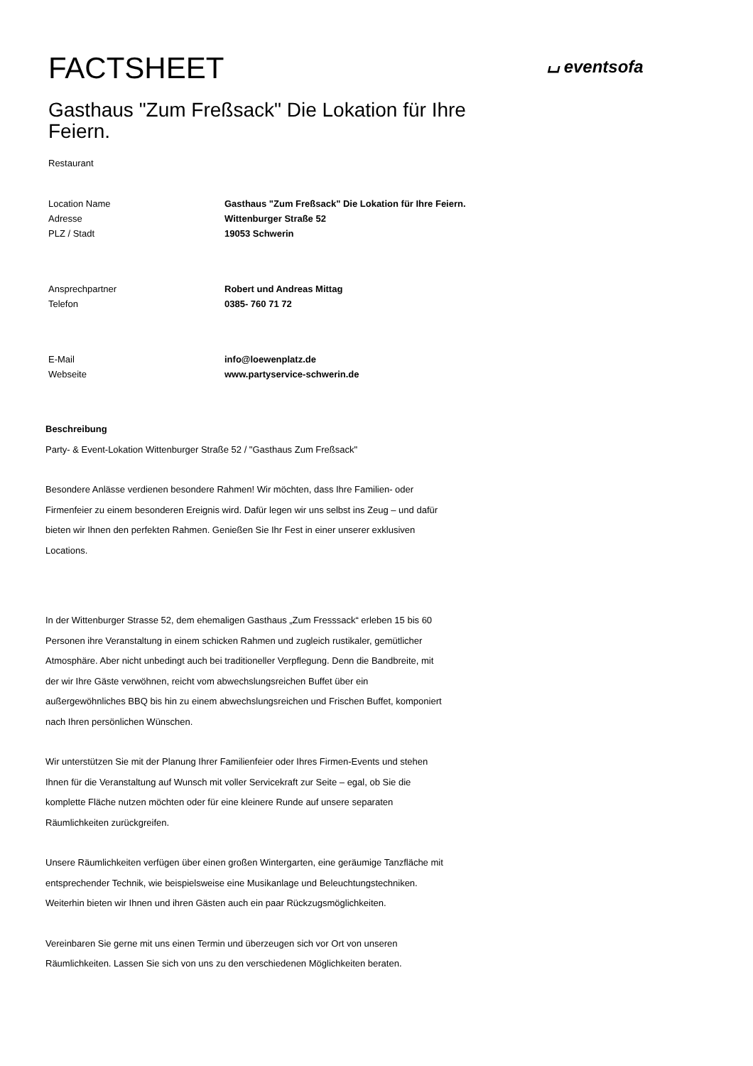⌴ eventsofa
FACTSHEET
Gasthaus "Zum Freßsack" Die Lokation für Ihre Feiern.
Restaurant
| Location Name | Gasthaus "Zum Freßsack" Die Lokation für Ihre Feiern. |
| Adresse | Wittenburger Straße 52 |
| PLZ / Stadt | 19053 Schwerin |
| Ansprechpartner | Robert und Andreas Mittag |
| Telefon | 0385- 760 71 72 |
| E-Mail | info@loewenplatz.de |
| Webseite | www.partyservice-schwerin.de |
Beschreibung
Party- & Event-Lokation Wittenburger Straße 52 / "Gasthaus Zum Freßsack"
Besondere Anlässe verdienen besondere Rahmen! Wir möchten, dass Ihre Familien- oder Firmenfeier zu einem besonderen Ereignis wird. Dafür legen wir uns selbst ins Zeug – und dafür bieten wir Ihnen den perfekten Rahmen. Genießen Sie Ihr Fest in einer unserer exklusiven Locations.
In der Wittenburger Strasse 52, dem ehemaligen Gasthaus „Zum Fresssack“ erleben 15 bis 60 Personen ihre Veranstaltung in einem schicken Rahmen und zugleich rustikaler, gemütlicher Atmosphäre. Aber nicht unbedingt auch bei traditioneller Verpflegung. Denn die Bandbreite, mit der wir Ihre Gäste verwöhnen, reicht vom abwechslungsreichen Buffet über ein außergewöhnliches BBQ bis hin zu einem abwechslungsreichen und Frischen Buffet, komponiert nach Ihren persönlichen Wünschen.
Wir unterstützen Sie mit der Planung Ihrer Familienfeier oder Ihres Firmen-Events und stehen Ihnen für die Veranstaltung auf Wunsch mit voller Servicekraft zur Seite – egal, ob Sie die komplette Fläche nutzen möchten oder für eine kleinere Runde auf unsere separaten Räumlichkeiten zurückgreifen.
Unsere Räumlichkeiten verfügen über einen großen Wintergarten, eine geräumige Tanzfläche mit entsprechender Technik, wie beispielsweise eine Musikanlage und Beleuchtungstechniken. Weiterhin bieten wir Ihnen und ihren Gästen auch ein paar Rückzugsmöglichkeiten.
Vereinbaren Sie gerne mit uns einen Termin und überzeugen sich vor Ort von unseren Räumlichkeiten. Lassen Sie sich von uns zu den verschiedenen Möglichkeiten beraten.